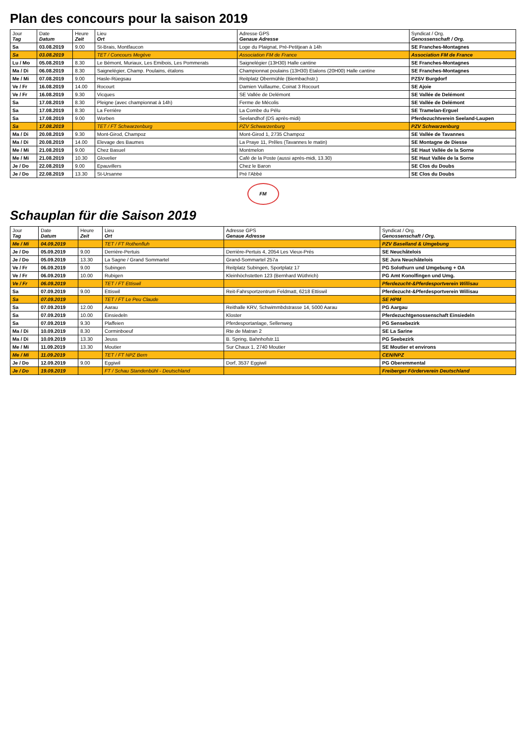Plan des concours pour la saison 2019
| Jour Tag | Date Datum | Heure Zeit | Lieu Ort | Adresse GPS Genaue Adresse | Syndicat / Org. Genossenschaft / Org. |
| --- | --- | --- | --- | --- | --- |
| Sa | 03.08.2019 | 9.00 | St-Brais, Montfaucon | Loge du Plaignat, Pré-Petitjean à 14h | SE Franches-Montagnes |
| Sa | 03.08.2019 | | TET / Concours Megève | Association FM de France | Association FM de France |
| Lu / Mo | 05.08.2019 | 8.30 | Le Bémont, Muriaux, Les Emibois, Les Pommerats | Saignelégier (13H30) Halle cantine | SE Franches-Montagnes |
| Ma / Di | 06.08.2019 | 8.30 | Saignelégier, Champ. Poulains, étalons | Championnat poulains (13H30) Etalons (20H00) Halle cantine | SE Franches-Montagnes |
| Me / Mi | 07.08.2019 | 9.00 | Hasle-Rüegsau | Reitplatz Obermühle (Biembachstr.) | PZSV Burgdorf |
| Ve / Fr | 16.08.2019 | 14.00 | Rocourt | Damien Vuillaume, Coinat 3 Rocourt | SE Ajoie |
| Ve / Fr | 16.08.2019 | 9.30 | Vicques | SE Vallée de Delémont | SE Vallée de Delémont |
| Sa | 17.08.2019 | 8.30 | Pleigne (avec championnat à 14h) | Ferme de Mécolis | SE Vallée de Delémont |
| Sa | 17.08.2019 | 8.30 | La Ferrière | La Combe du Pélu | SE Tramelan-Erguel |
| Sa | 17.08.2019 | 9.00 | Worben | Seelandhof (DS après-midi) | Pferdezuchtverein Seeland-Laupen |
| Sa | 17.08.2019 | | TET / FT Schwarzenburg | PZV Schwarzenburg | PZV Schwarzenburg |
| Ma / Di | 20.08.2019 | 9.30 | Mont-Girod, Champoz | Mont-Girod 1, 2735 Champoz | SE Vallée de Tavannes |
| Ma / Di | 20.08.2019 | 14.00 | Elevage des Baumes | La Praye 11, Prêles (Tavannes le matin) | SE Montagne de Diesse |
| Me / Mi | 21.08.2019 | 9.00 | Chez Basuel | Montmelon | SE Haut Vallée de la Sorne |
| Me / Mi | 21.08.2019 | 10.30 | Glovelier | Café de la Poste (aussi après-midi, 13.30) | SE Haut Vallée de la Sorne |
| Je / Do | 22.08.2019 | 9.00 | Epauvillers | Chez le Baron | SE Clos du Doubs |
| Je / Do | 22.08.2019 | 13.30 | St-Ursanne | Pré l'Abbé | SE Clos du Doubs |
FM
Schauplan für die Saison 2019
| Jour Tag | Date Datum | Heure Zeit | Lieu Ort | Adresse GPS Genaue Adresse | Syndicat / Org. Genossenschaft / Org. |
| --- | --- | --- | --- | --- | --- |
| Me / Mi | 04.09.2019 | | TET / FT Rothenfluh | | PZV Baselland & Umgebung |
| Je / Do | 05.09.2019 | 9.00 | Derrière-Pertuis | Derrière-Pertuis 4, 2054 Les Vieux-Prés | SE Neuchâtelois |
| Je / Do | 05.09.2019 | 13.30 | La Sagne / Grand Sommartel | Grand-Sommartel 257a | SE Jura Neuchâtelois |
| Ve / Fr | 06.09.2019 | 9.00 | Subingen | Reitplatz Subingen, Sportplatz 17 | PG Solothurn und Umgebung + OA |
| Ve / Fr | 06.09.2019 | 10.00 | Rubigen | Kleinhöchstetten 123 (Bernhard Wüthrich) | PG Amt Konolfingen und Umg. |
| Ve / Fr | 06.09.2019 | | TET / FT Ettiswil | | Pferdezucht-&Pferdesportverein Willisau |
| Sa | 07.09.2019 | 9.00 | Ettiswil | Reit-Fahrsportzentrum Feldmatt, 6218 Ettiswil | Pferdezucht-&Pferdesportverein Willisau |
| Sa | 07.09.2019 | | TET / FT Le Peu Claude | | SE HPM |
| Sa | 07.09.2019 | 12.00 | Aarau | Reithalle KRV, Schwimmbdstrasse 14, 5000 Aarau | PG Aargau |
| Sa | 07.09.2019 | 10.00 | Einsiedeln | Kloster | Pferdezuchtgenossenschaft Einsiedeln |
| Sa | 07.09.2019 | 9.30 | Plaffeien | Pferdesportanlage, Sellenweg | PG Sensebezirk |
| Ma / Di | 10.09.2019 | 8.30 | Corminboeuf | Rte de Matran 2 | SE La Sarine |
| Ma / Di | 10.09.2019 | 13.30 | Jeuss | B. Spring, Bahnhofstr.11 | PG Seebezirk |
| Me / Mi | 11.09.2019 | 13.30 | Moutier | Sur Chaux 1, 2740 Moutier | SE Moutier et environs |
| Me / Mi | 11.09.2019 | | TET / FT NPZ Bern | | CEN/NPZ |
| Je / Do | 12.09.2019 | 9.00 | Eggiwil | Dorf, 3537 Eggiwil | PG Oberemmental |
| Je / Do | 19.09.2019 | | FT / Schau Standenbühl - Deutschland | | Freiberger Förderverein Deutschland |